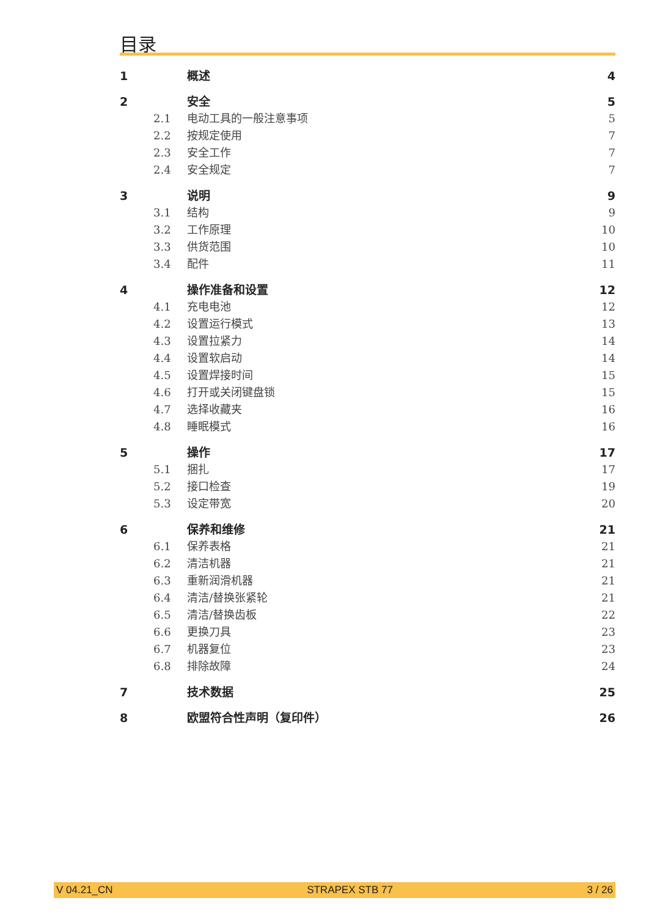目录
1 概述 4
2 安全 5
2.1 电动工具的一般注意事项 5
2.2 按规定使用 7
2.3 安全工作 7
2.4 安全规定 7
3 说明 9
3.1 结构 9
3.2 工作原理 10
3.3 供货范围 10
3.4 配件 11
4 操作准备和设置 12
4.1 充电电池 12
4.2 设置运行模式 13
4.3 设置拉紧力 14
4.4 设置软启动 14
4.5 设置焊接时间 15
4.6 打开或关闭键盘锁 15
4.7 选择收藏夹 16
4.8 睡眠模式 16
5 操作 17
5.1 捆扎 17
5.2 接口检查 19
5.3 设定带宽 20
6 保养和维修 21
6.1 保养表格 21
6.2 清洁机器 21
6.3 重新润滑机器 21
6.4 清洁/替换张紧轮 21
6.5 清洁/替换齿板 22
6.6 更换刀具 23
6.7 机器复位 23
6.8 排除故障 24
7 技术数据 25
8 欧盟符合性声明（复印件） 26
V 04.21_CN STRAPEX STB 77 3 / 26